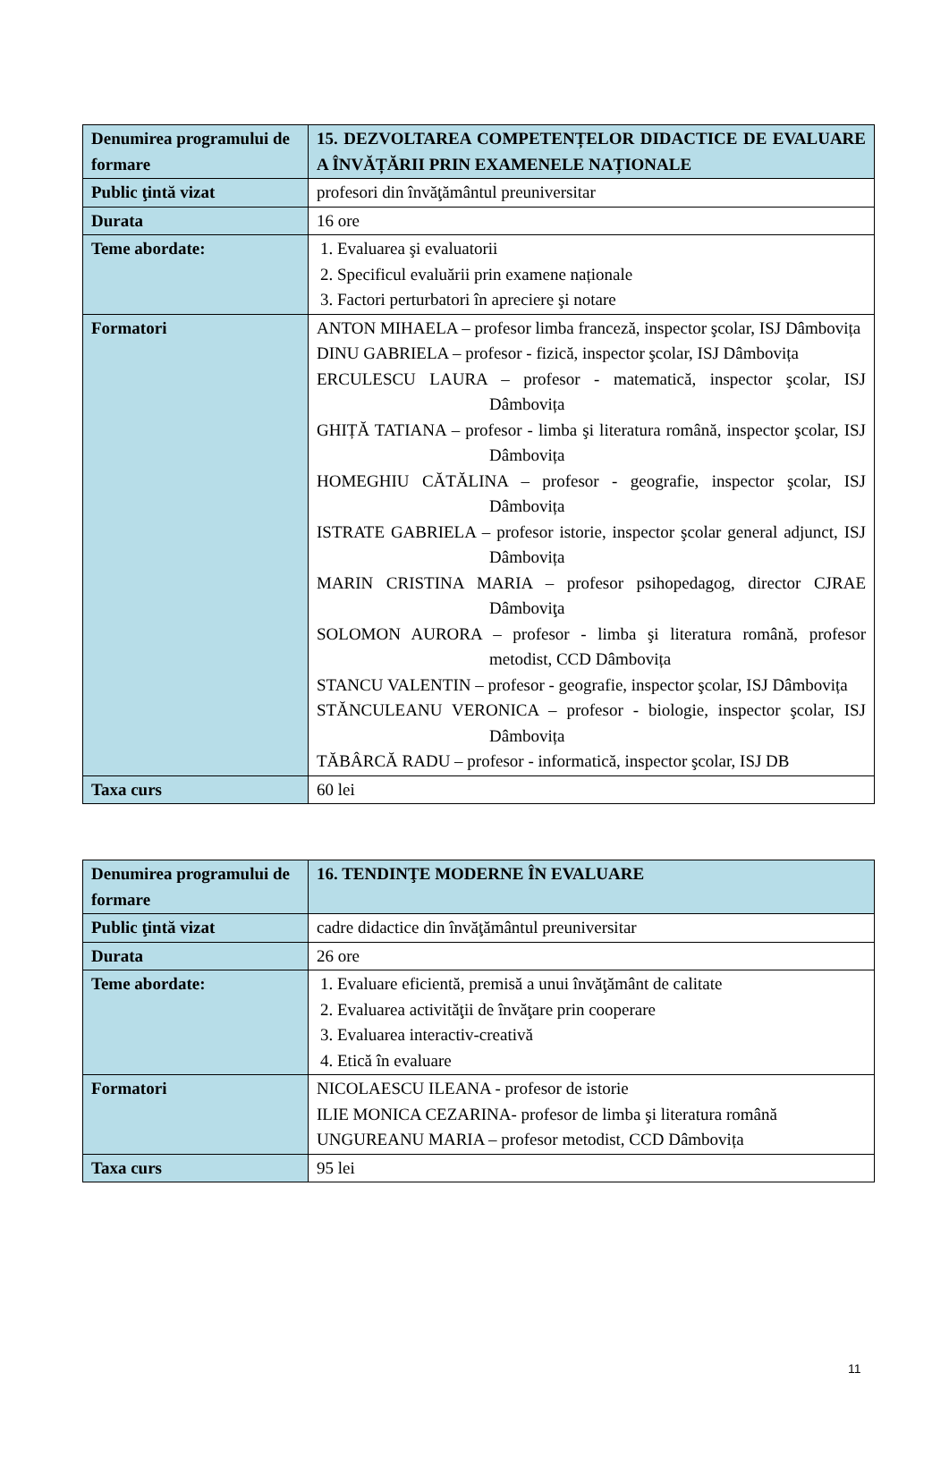| Denumirea programului de formare | 15. DEZVOLTAREA COMPETENȚELOR DIDACTICE DE EVALUARE A ÎNVĂȚĂRII PRIN EXAMENELE NAȚIONALE |
| Public ţintă vizat | profesori din învăţământul preuniversitar |
| Durata | 16 ore |
| Teme abordate: | 1. Evaluarea şi evaluatorii 2. Specificul evaluării prin examene naționale 3. Factori perturbatori în apreciere şi notare |
| Formatori | ANTON MIHAELA – profesor limba franceză, inspector şcolar, ISJ Dâmbovița DINU GABRIELA – profesor - fizică, inspector şcolar, ISJ Dâmbovița ERCULESCU LAURA – profesor - matematică, inspector şcolar, ISJ Dâmbovița GHIȚĂ TATIANA – profesor - limba şi literatura română, inspector şcolar, ISJ Dâmbovița HOMEGHIU CĂTĂLINA – profesor - geografie, inspector şcolar, ISJ Dâmbovița ISTRATE GABRIELA – profesor istorie, inspector şcolar general adjunct, ISJ Dâmbovița MARIN CRISTINA MARIA – profesor psihopedagog, director CJRAE Dâmboviţa SOLOMON AURORA – profesor - limba şi literatura română, profesor metodist, CCD Dâmbovița STANCU VALENTIN – profesor - geografie, inspector şcolar, ISJ Dâmbovița STĂNCULEANU VERONICA – profesor - biologie, inspector şcolar, ISJ Dâmbovița TĂBÂRCĂ RADU – profesor - informatică, inspector şcolar, ISJ DB |
| Taxa curs | 60 lei |
| Denumirea programului de formare | 16. TENDINŢE MODERNE ÎN EVALUARE |
| Public ţintă vizat | cadre didactice din învăţământul preuniversitar |
| Durata | 26 ore |
| Teme abordate: | 1. Evaluare eficientă, premisă a unui învăţământ de calitate 2. Evaluarea activităţii de învăţare prin cooperare 3. Evaluarea interactiv-creativă 4. Etică în evaluare |
| Formatori | NICOLAESCU ILEANA - profesor de istorie ILIE MONICA CEZARINA- profesor de limba şi literatura română UNGUREANU MARIA – profesor metodist, CCD Dâmbovița |
| Taxa curs | 95 lei |
11